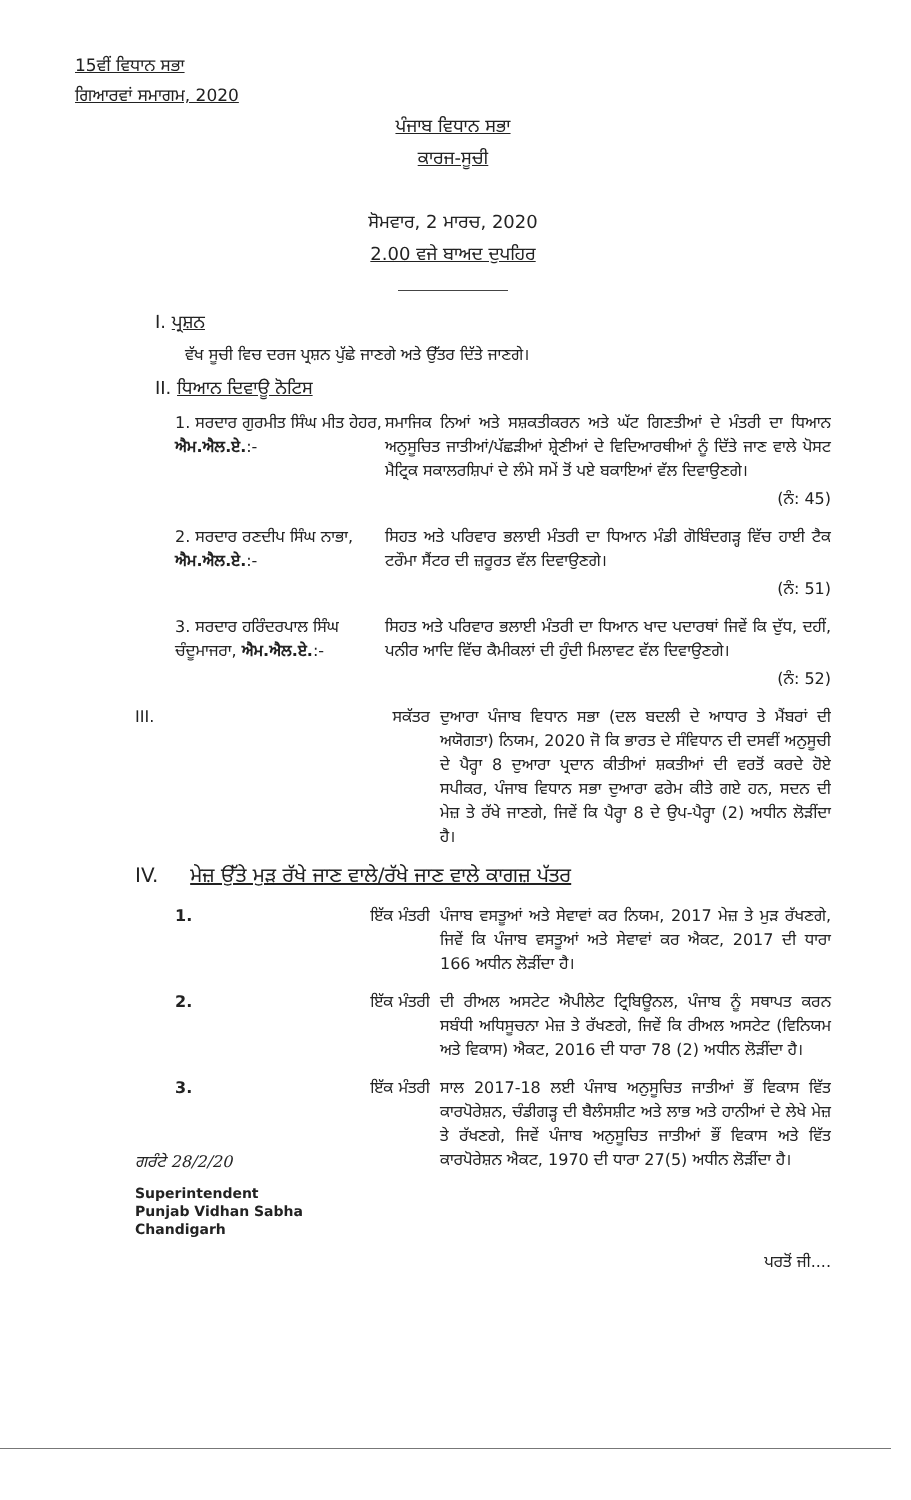15ਵੀਂ ਵਿਧਾਨ ਸਭਾ
ਗਿਆਰਵਾਂ ਸਮਾਗਮ, 2020
ਪੰਜਾਬ ਵਿਧਾਨ ਸਭਾ
ਕਾਰਜ-ਸੂਚੀ
ਸੋਮਵਾਰ, 2 ਮਾਰਚ, 2020
2.00 ਵਜੇ ਬਾਅਦ ਦੁਪਹਿਰ
I. ਪ੍ਰਸ਼ਨ
ਵੱਖ ਸੂਚੀ ਵਿਚ ਦਰਜ ਪ੍ਰਸ਼ਨ ਪੁੱਛੇ ਜਾਣਗੇ ਅਤੇ ਉੱਤਰ ਦਿੱਤੇ ਜਾਣਗੇ।
II. ਧਿਆਨ ਦਿਵਾਊ ਨੋਟਿਸ
1. ਸਰਦਾਰ ਗੁਰਮੀਤ ਸਿੰਘ ਮੀਤ ਹੇਹਰ, ਐਮ.ਐਲ.ਏ.:-
ਸਮਾਜਿਕ ਨਿਆਂ ਅਤੇ ਸਸ਼ਕਤੀਕਰਨ ਅਤੇ ਘੱਟ ਗਿਣਤੀਆਂ ਦੇ ਮੰਤਰੀ ਦਾ ਧਿਆਨ ਅਨੁਸੂਚਿਤ ਜਾਤੀਆਂ/ਪੱਛੜੀਆਂ ਸ਼੍ਰੇਣੀਆਂ ਦੇ ਵਿਦਿਆਰਥੀਆਂ ਨੂੰ ਦਿੱਤੇ ਜਾਣ ਵਾਲੇ ਪੋਸਟ ਮੈਟ੍ਰਿਕ ਸਕਾਲਰਸ਼ਿਪਾਂ ਦੇ ਲੰਮੇ ਸਮੇਂ ਤੋਂ ਪਏ ਬਕਾਇਆਂ ਵੱਲ ਦਿਵਾਉਣਗੇ।
(ਨੰ: 45)
2. ਸਰਦਾਰ ਰਣਦੀਪ ਸਿੰਘ ਨਾਭਾ, ਐਮ.ਐਲ.ਏ.:-
ਸਿਹਤ ਅਤੇ ਪਰਿਵਾਰ ਭਲਾਈ ਮੰਤਰੀ ਦਾ ਧਿਆਨ ਮੰਡੀ ਗੋਬਿੰਦਗੜ੍ਹ ਵਿੱਚ ਹਾਈ ਟੈਕ ਟਰੌਮਾ ਸੈਂਟਰ ਦੀ ਜ਼ਰੂਰਤ ਵੱਲ ਦਿਵਾਉਣਗੇ।
(ਨੰ: 51)
3. ਸਰਦਾਰ ਹਰਿੰਦਰਪਾਲ ਸਿੰਘ ਚੰਦੂਮਾਜਰਾ, ਐਮ.ਐਲ.ਏ.:-
ਸਿਹਤ ਅਤੇ ਪਰਿਵਾਰ ਭਲਾਈ ਮੰਤਰੀ ਦਾ ਧਿਆਨ ਖਾਦ ਪਦਾਰਥਾਂ ਜਿਵੇਂ ਕਿ ਦੁੱਧ, ਦਹੀਂ, ਪਨੀਰ ਆਦਿ ਵਿੱਚ ਕੈਮੀਕਲਾਂ ਦੀ ਹੁੰਦੀ ਮਿਲਾਵਟ ਵੱਲ ਦਿਵਾਉਣਗੇ।
(ਨੰ: 52)
III. ਸਕੱਤਰ ਦੁਆਰਾ ਪੰਜਾਬ ਵਿਧਾਨ ਸਭਾ (ਦਲ ਬਦਲੀ ਦੇ ਆਧਾਰ ਤੇ ਮੈਂਬਰਾਂ ਦੀ ਅਯੋਗਤਾ) ਨਿਯਮ, 2020 ਜੋ ਕਿ ਭਾਰਤ ਦੇ ਸੰਵਿਧਾਨ ਦੀ ਦਸਵੀਂ ਅਨੁਸੂਚੀ ਦੇ ਪੈਰ੍ਹਾ 8 ਦੁਆਰਾ ਪ੍ਰਦਾਨ ਕੀਤੀਆਂ ਸ਼ਕਤੀਆਂ ਦੀ ਵਰਤੋਂ ਕਰਦੇ ਹੋਏ ਸਪੀਕਰ, ਪੰਜਾਬ ਵਿਧਾਨ ਸਭਾ ਦੁਆਰਾ ਫਰੇਮ ਕੀਤੇ ਗਏ ਹਨ, ਸਦਨ ਦੀ ਮੇਜ਼ ਤੇ ਰੱਖੇ ਜਾਣਗੇ, ਜਿਵੇਂ ਕਿ ਪੈਰ੍ਹਾ 8 ਦੇ ਉਪ-ਪੈਰ੍ਹਾ (2) ਅਧੀਨ ਲੋੜੀਂਦਾ ਹੈ।
IV. ਮੇਜ਼ ਉੱਤੇ ਮੁੜ ਰੱਖੇ ਜਾਣ ਵਾਲੇ/ਰੱਖੇ ਜਾਣ ਵਾਲੇ ਕਾਗਜ਼ ਪੱਤਰ
1. ਇੱਕ ਮੰਤਰੀ ਪੰਜਾਬ ਵਸਤੂਆਂ ਅਤੇ ਸੇਵਾਵਾਂ ਕਰ ਨਿਯਮ, 2017 ਮੇਜ਼ ਤੇ ਮੁੜ ਰੱਖਣਗੇ, ਜਿਵੇਂ ਕਿ ਪੰਜਾਬ ਵਸਤੂਆਂ ਅਤੇ ਸੇਵਾਵਾਂ ਕਰ ਐਕਟ, 2017 ਦੀ ਧਾਰਾ 166 ਅਧੀਨ ਲੋੜੀਂਦਾ ਹੈ।
2. ਇੱਕ ਮੰਤਰੀ ਦੀ ਰੀਅਲ ਅਸਟੇਟ ਐਪੀਲੇਟ ਟ੍ਰਿਬਿਊਨਲ, ਪੰਜਾਬ ਨੂੰ ਸਥਾਪਤ ਕਰਨ ਸਬੰਧੀ ਅਧਿਸੂਚਨਾ ਮੇਜ਼ ਤੇ ਰੱਖਣਗੇ, ਜਿਵੇਂ ਕਿ ਰੀਅਲ ਅਸਟੇਟ (ਵਿਨਿਯਮ ਅਤੇ ਵਿਕਾਸ) ਐਕਟ, 2016 ਦੀ ਧਾਰਾ 78 (2) ਅਧੀਨ ਲੋੜੀਂਦਾ ਹੈ।
3.
ਗਰੰਟੇ 28/2/20
Superintendent
Punjab Vidhan Sabha
Chandigarh
ਇੱਕ ਮੰਤਰੀ ਸਾਲ 2017-18 ਲਈ ਪੰਜਾਬ ਅਨੁਸੂਚਿਤ ਜਾਤੀਆਂ ਭੌਂ ਵਿਕਾਸ ਵਿੱਤ ਕਾਰਪੋਰੇਸ਼ਨ, ਚੰਡੀਗੜ੍ਹ ਦੀ ਬੈਲੰਸਸ਼ੀਟ ਅਤੇ ਲਾਭ ਅਤੇ ਹਾਨੀਆਂ ਦੇ ਲੇਖੇ ਮੇਜ਼ ਤੇ ਰੱਖਣਗੇ, ਜਿਵੇਂ ਪੰਜਾਬ ਅਨੁਸੂਚਿਤ ਜਾਤੀਆਂ ਭੌਂ ਵਿਕਾਸ ਅਤੇ ਵਿੱਤ ਕਾਰਪੋਰੇਸ਼ਨ ਐਕਟ, 1970 ਦੀ ਧਾਰਾ 27(5) ਅਧੀਨ ਲੋੜੀਂਦਾ ਹੈ।
ਪਰਤੋਂ ਜੀ....